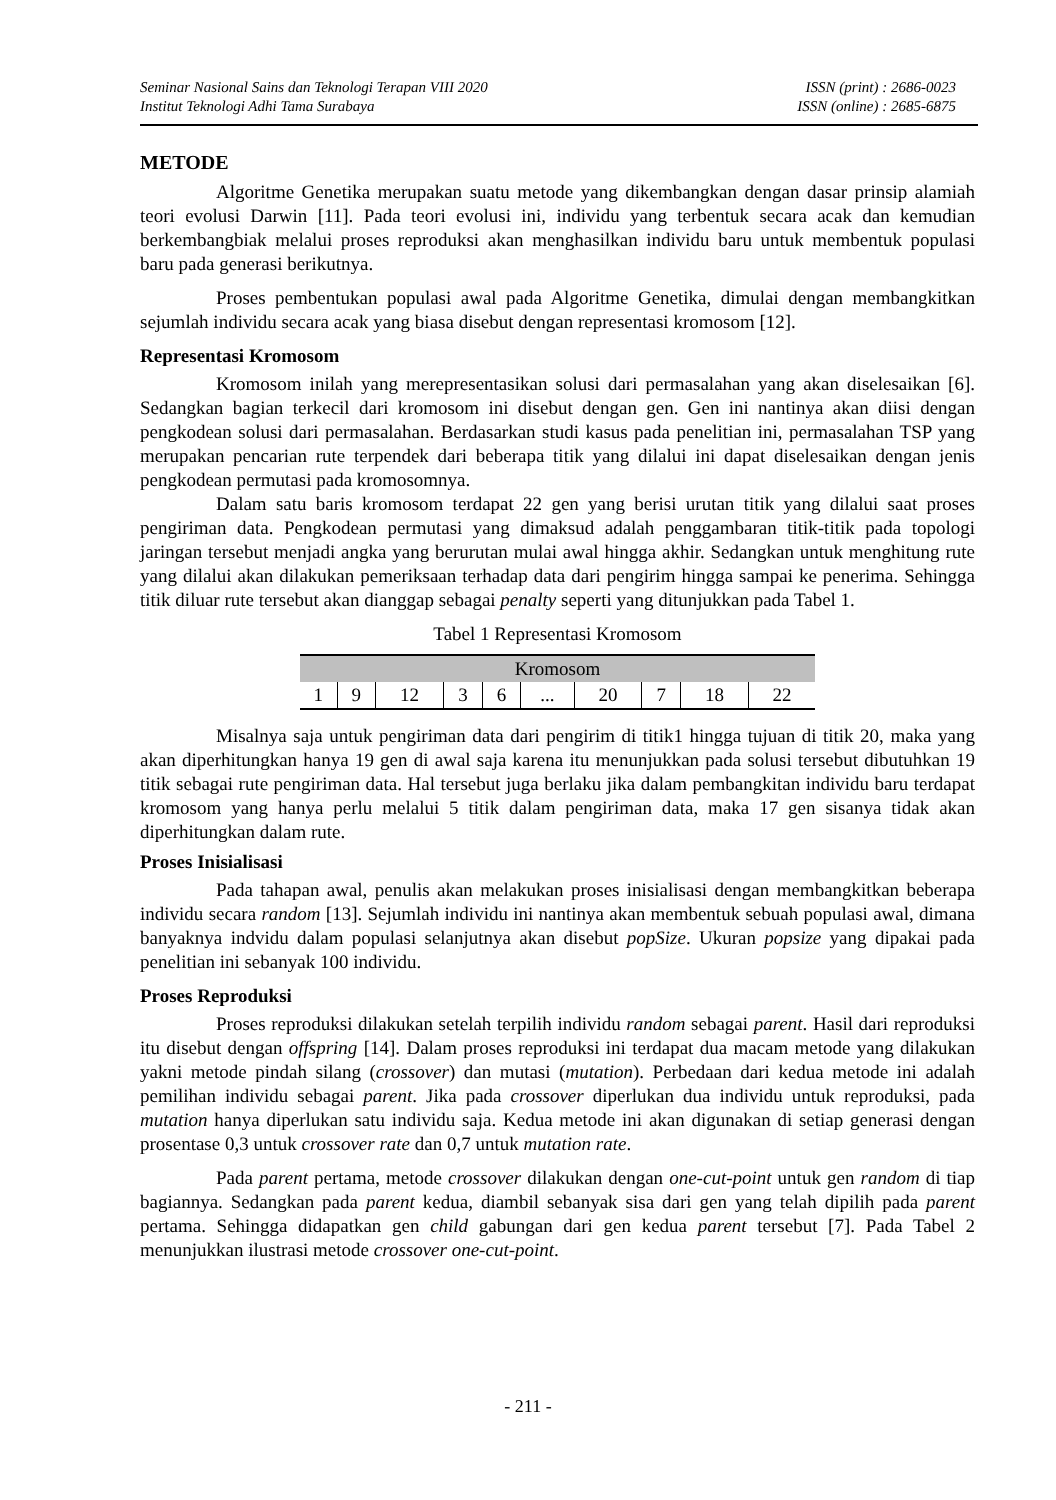Seminar Nasional Sains dan Teknologi Terapan VIII 2020
Institut Teknologi Adhi Tama Surabaya
ISSN (print) : 2686-0023
ISSN (online) : 2685-6875
METODE
Algoritme Genetika merupakan suatu metode yang dikembangkan dengan dasar prinsip alamiah teori evolusi Darwin [11]. Pada teori evolusi ini, individu yang terbentuk secara acak dan kemudian berkembangbiak melalui proses reproduksi akan menghasilkan individu baru untuk membentuk populasi baru pada generasi berikutnya.
Proses pembentukan populasi awal pada Algoritme Genetika, dimulai dengan membangkitkan sejumlah individu secara acak yang biasa disebut dengan representasi kromosom [12].
Representasi Kromosom
Kromosom inilah yang merepresentasikan solusi dari permasalahan yang akan diselesaikan [6]. Sedangkan bagian terkecil dari kromosom ini disebut dengan gen. Gen ini nantinya akan diisi dengan pengkodean solusi dari permasalahan. Berdasarkan studi kasus pada penelitian ini, permasalahan TSP yang merupakan pencarian rute terpendek dari beberapa titik yang dilalui ini dapat diselesaikan dengan jenis pengkodean permutasi pada kromosomnya.
Dalam satu baris kromosom terdapat 22 gen yang berisi urutan titik yang dilalui saat proses pengiriman data. Pengkodean permutasi yang dimaksud adalah penggambaran titik-titik pada topologi jaringan tersebut menjadi angka yang berurutan mulai awal hingga akhir. Sedangkan untuk menghitung rute yang dilalui akan dilakukan pemeriksaan terhadap data dari pengirim hingga sampai ke penerima. Sehingga titik diluar rute tersebut akan dianggap sebagai penalty seperti yang ditunjukkan pada Tabel 1.
Tabel 1 Representasi Kromosom
| Kromosom | | | | | | | | | |
| --- | --- | --- | --- | --- | --- | --- | --- | --- | --- |
| 1 | 9 | 12 | 3 | 6 | ... | 20 | 7 | 18 | 22 |
Misalnya saja untuk pengiriman data dari pengirim di titik1 hingga tujuan di titik 20, maka yang akan diperhitungkan hanya 19 gen di awal saja karena itu menunjukkan pada solusi tersebut dibutuhkan 19 titik sebagai rute pengiriman data. Hal tersebut juga berlaku jika dalam pembangkitan individu baru terdapat kromosom yang hanya perlu melalui 5 titik dalam pengiriman data, maka 17 gen sisanya tidak akan diperhitungkan dalam rute.
Proses Inisialisasi
Pada tahapan awal, penulis akan melakukan proses inisialisasi dengan membangkitkan beberapa individu secara random [13]. Sejumlah individu ini nantinya akan membentuk sebuah populasi awal, dimana banyaknya indvidu dalam populasi selanjutnya akan disebut popSize. Ukuran popsize yang dipakai pada penelitian ini sebanyak 100 individu.
Proses Reproduksi
Proses reproduksi dilakukan setelah terpilih individu random sebagai parent. Hasil dari reproduksi itu disebut dengan offspring [14]. Dalam proses reproduksi ini terdapat dua macam metode yang dilakukan yakni metode pindah silang (crossover) dan mutasi (mutation). Perbedaan dari kedua metode ini adalah pemilihan individu sebagai parent. Jika pada crossover diperlukan dua individu untuk reproduksi, pada mutation hanya diperlukan satu individu saja. Kedua metode ini akan digunakan di setiap generasi dengan prosentase 0,3 untuk crossover rate dan 0,7 untuk mutation rate.
Pada parent pertama, metode crossover dilakukan dengan one-cut-point untuk gen random di tiap bagiannya. Sedangkan pada parent kedua, diambil sebanyak sisa dari gen yang telah dipilih pada parent pertama. Sehingga didapatkan gen child gabungan dari gen kedua parent tersebut [7]. Pada Tabel 2 menunjukkan ilustrasi metode crossover one-cut-point.
- 211 -